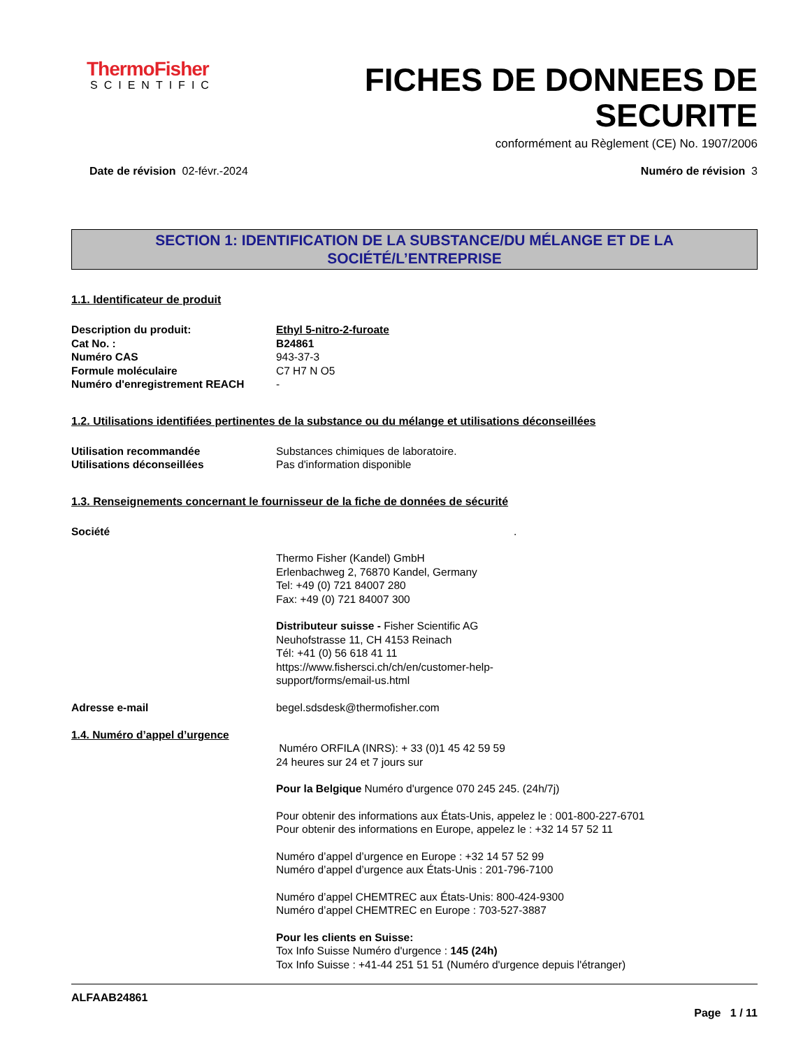ThermoFisher
SCIENTIFIC
FICHES DE DONNEES DE
SECURITE
conformément au Règlement (CE) No. 1907/2006
Date de révision 02-févr.-2024 Numéro de révision 3
SECTION 1: IDENTIFICATION DE LA SUBSTANCE/DU MÉLANGE ET DE LA
SOCIÉTÉ/L’ENTREPRISE
1.1. Identificateur de produit
Description du produit: Ethyl 5-nitro-2-furoate
Cat No. : B24861
Numéro CAS 943-37-3
Formule moléculaire C7 H7 N O5
Numéro d'enregistrement REACH -
1.2. Utilisations identifiées pertinentes de la substance ou du mélange et utilisations déconseillées
Utilisation recommandée Substances chimiques de laboratoire.
Utilisations déconseillées Pas d'information disponible
1.3. Renseignements concernant le fournisseur de la fiche de données de sécurité
Société .
Thermo Fisher (Kandel) GmbH
Erlenbachweg 2, 76870 Kandel, Germany
Tel: +49 (0) 721 84007 280
Fax: +49 (0) 721 84007 300
Distributeur suisse - Fisher Scientific AG
Neuhofstrasse 11, CH 4153 Reinach
Tél: +41 (0) 56 618 41 11
https://www.fishersci.ch/ch/en/customer-help-
support/forms/email-us.html
Adresse e-mail begel.sdsdesk@thermofisher.com
1.4. Numéro d’appel d’urgence
Numéro ORFILA (INRS): + 33 (0)1 45 42 59 59
24 heures sur 24 et 7 jours sur
Pour la Belgique Numéro d'urgence 070 245 245. (24h/7j)
Pour obtenir des informations aux États-Unis, appelez le : 001-800-227-6701
Pour obtenir des informations en Europe, appelez le : +32 14 57 52 11
Numéro d’appel d’urgence en Europe : +32 14 57 52 99
Numéro d’appel d’urgence aux États-Unis : 201-796-7100
Numéro d’appel CHEMTREC aux États-Unis: 800-424-9300
Numéro d’appel CHEMTREC en Europe : 703-527-3887
Pour les clients en Suisse:
Tox Info Suisse Numéro d'urgence : 145 (24h)
Tox Info Suisse : +41-44 251 51 51 (Numéro d'urgence depuis l'étranger)
ALFAAB24861
Page 1 / 11